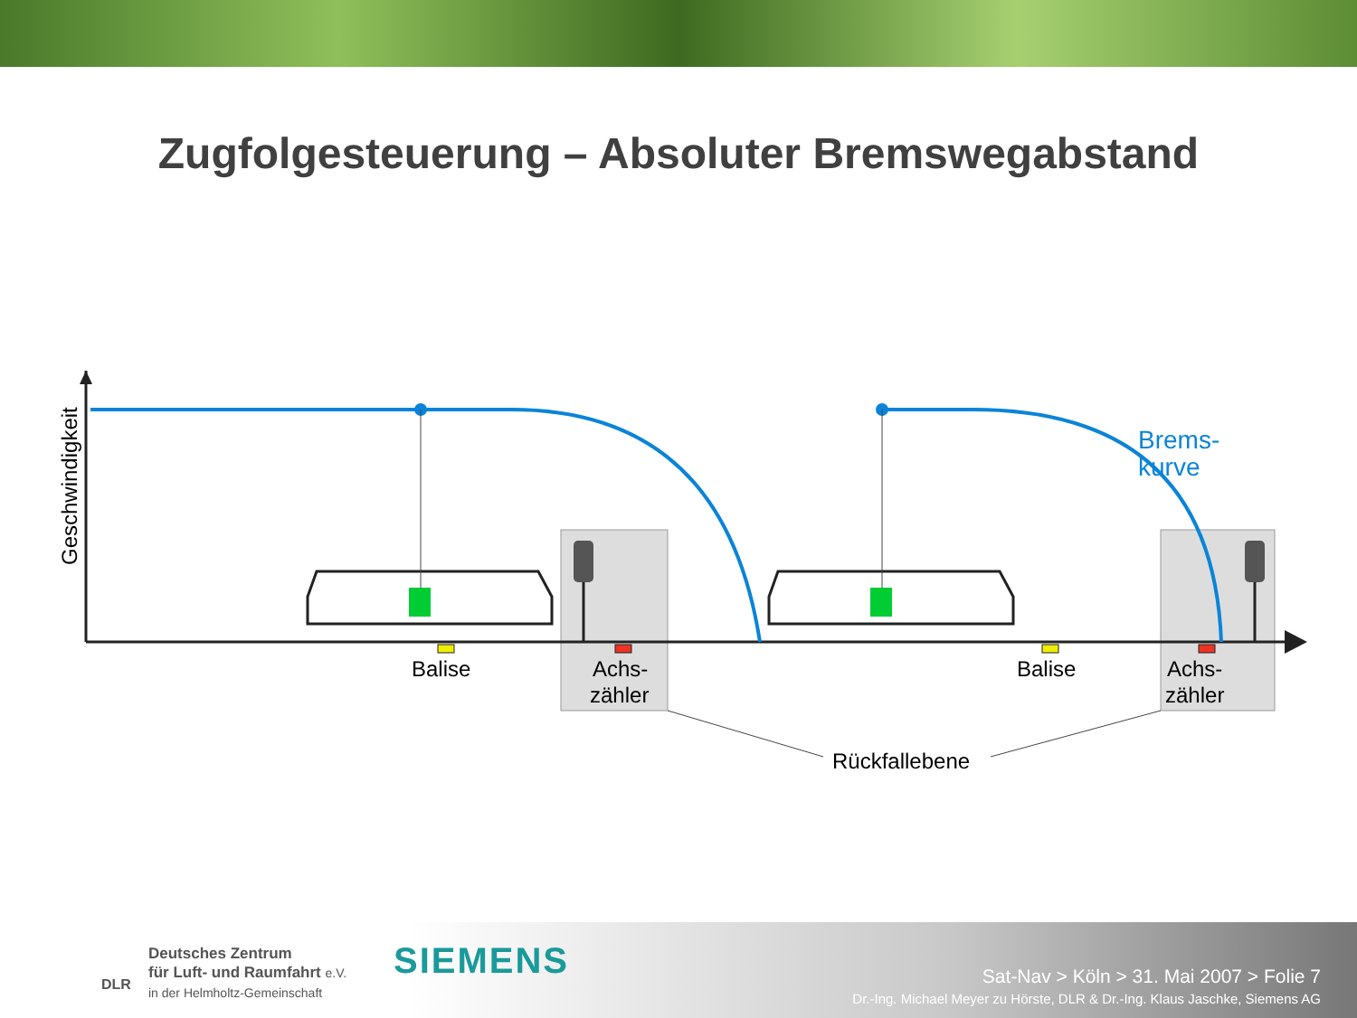Zugfolgesteuerung – Absoluter Bremswegabstand
Geschwindigkeit
Balise
Achs-
zähler
Balise
Achs-
zähler
Brems-
kurve
Rückfallebene
Deutsches Zentrum
für Luft- und Raumfahrt e.V.
in der Helmholtz-Gemeinschaft
DLR
SIEMENS
Sat-Nav > Köln > 31. Mai 2007 > Folie 7
Dr.-Ing. Michael Meyer zu Hörste, DLR & Dr.-Ing. Klaus Jaschke, Siemens AG